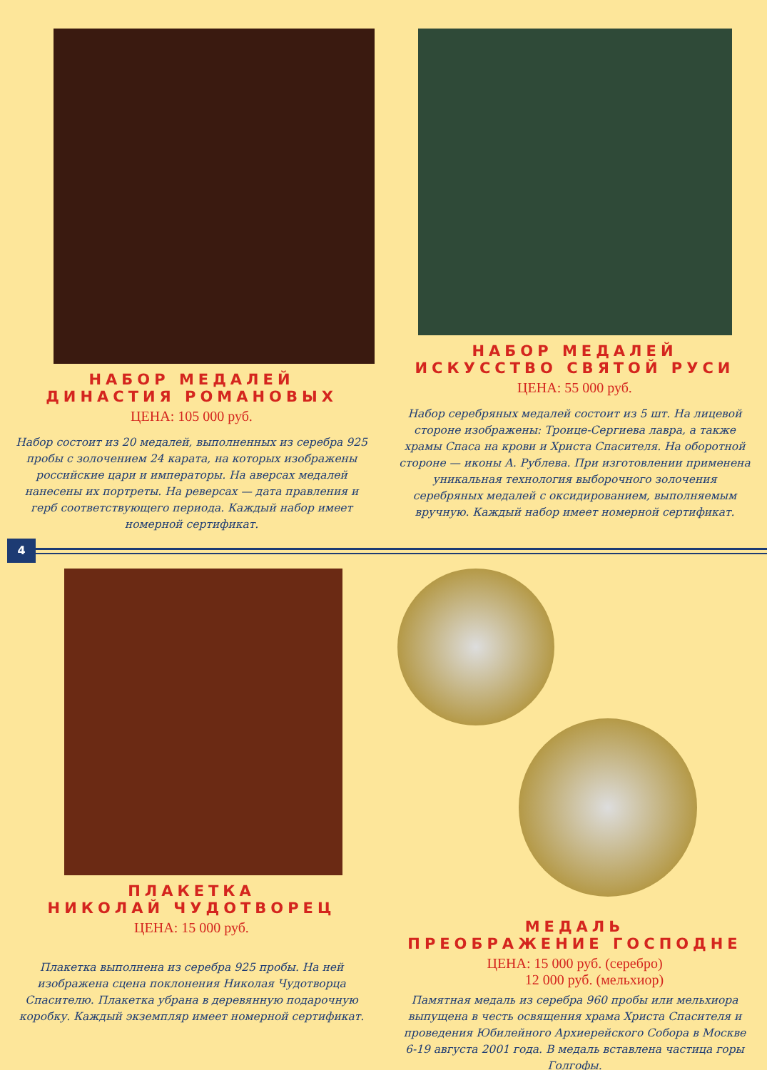НАБОР МЕДАЛЕЙ
ДИНАСТИЯ РОМАНОВЫХ
ЦЕНА: 105 000 руб.
Набор состоит из 20 медалей, выполненных из серебра 925 пробы с золочением 24 карата, на которых изображены российские цари и императоры. На аверсах медалей нанесены их портреты. На реверсах — дата правления и герб соответствующего периода. Каждый набор имеет номерной сертификат.
НАБОР МЕДАЛЕЙ
ИСКУССТВО СВЯТОЙ РУСИ
ЦЕНА: 55 000 руб.
Набор серебряных медалей состоит из 5 шт. На лицевой стороне изображены: Троице-Сергиева лавра, а также храмы Спаса на крови и Христа Спасителя. На оборотной стороне — иконы А. Рублева. При изготовлении применена уникальная технология выборочного золочения серебряных медалей с оксидированием, выполняемым вручную. Каждый набор имеет номерной сертификат.
4
ПЛАКЕТКА
НИКОЛАЙ ЧУДОТВОРЕЦ
ЦЕНА: 15 000 руб.
Плакетка выполнена из серебра 925 пробы. На ней изображена сцена поклонения Николая Чудотворца Спасителю. Плакетка убрана в деревянную подарочную коробку. Каждый экземпляр имеет номерной сертификат.
МЕДАЛЬ
ПРЕОБРАЖЕНИЕ ГОСПОДНЕ
ЦЕНА: 15 000 руб. (серебро)
12 000 руб. (мельхиор)
Памятная медаль из серебра 960 пробы или мельхиора выпущена в честь освящения храма Христа Спасителя и проведения Юбилейного Архиерейского Собора в Москве 6-19 августа 2001 года. В медаль вставлена частица горы Голгофы.